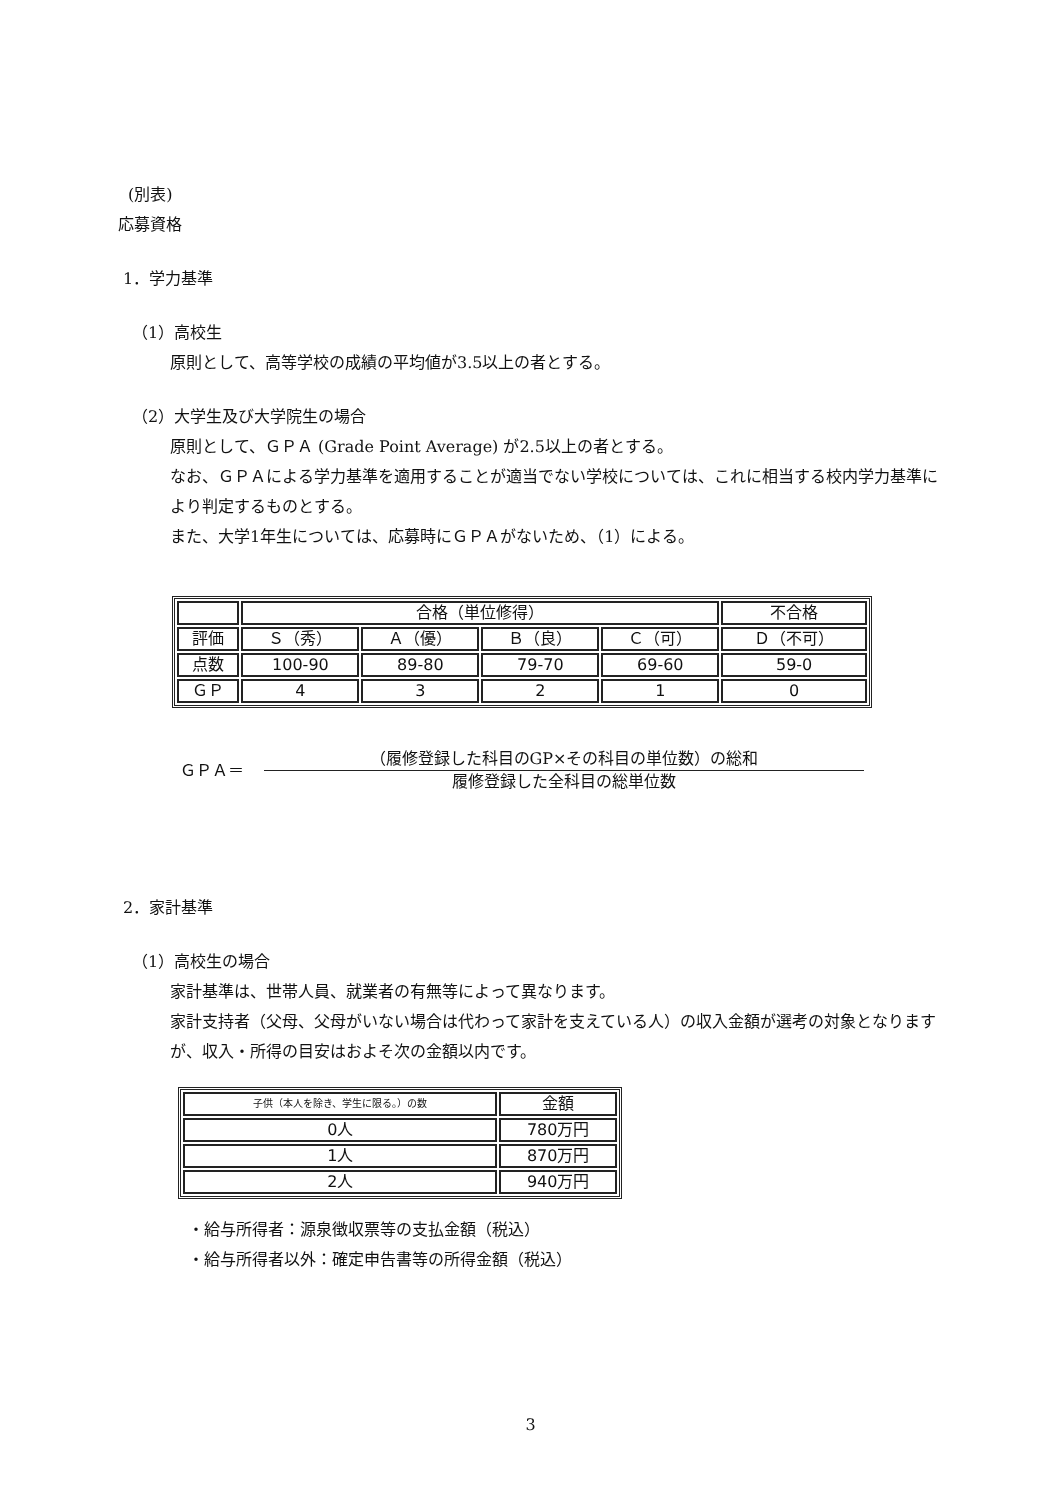(別表)
応募資格
1．学力基準
（1）高校生
原則として、高等学校の成績の平均値が3.5以上の者とする。
（2）大学生及び大学院生の場合
原則として、ＧＰＡ (Grade Point Average) が2.5以上の者とする。
なお、ＧＰＡによる学力基準を適用することが適当でない学校については、これに相当する校内学力基準により判定するものとする。
また、大学1年生については、応募時にＧＰＡがないため、（1）による。
| | 合格（単位修得） | | | | 不合格 |
| 評価 | Ｓ（秀） | Ａ（優） | Ｂ（良） | Ｃ（可） | Ｄ（不可） |
| 点数 | 100-90 | 89-80 | 79-70 | 69-60 | 59-0 |
| ＧＰ | 4 | 3 | 2 | 1 | 0 |
ＧＰＡ＝
（履修登録した科目のGP×その科目の単位数）の総和
履修登録した全科目の総単位数
2．家計基準
（1）高校生の場合
家計基準は、世帯人員、就業者の有無等によって異なります。
家計支持者（父母、父母がいない場合は代わって家計を支えている人）の収入金額が選考の対象となりますが、収入・所得の目安はおよそ次の金額以内です。
| 子供（本人を除き、学生に限る。）の数 | 金額 |
| 0人 | 780万円 |
| 1人 | 870万円 |
| 2人 | 940万円 |
・給与所得者：源泉徴収票等の支払金額（税込）
・給与所得者以外：確定申告書等の所得金額（税込）
3